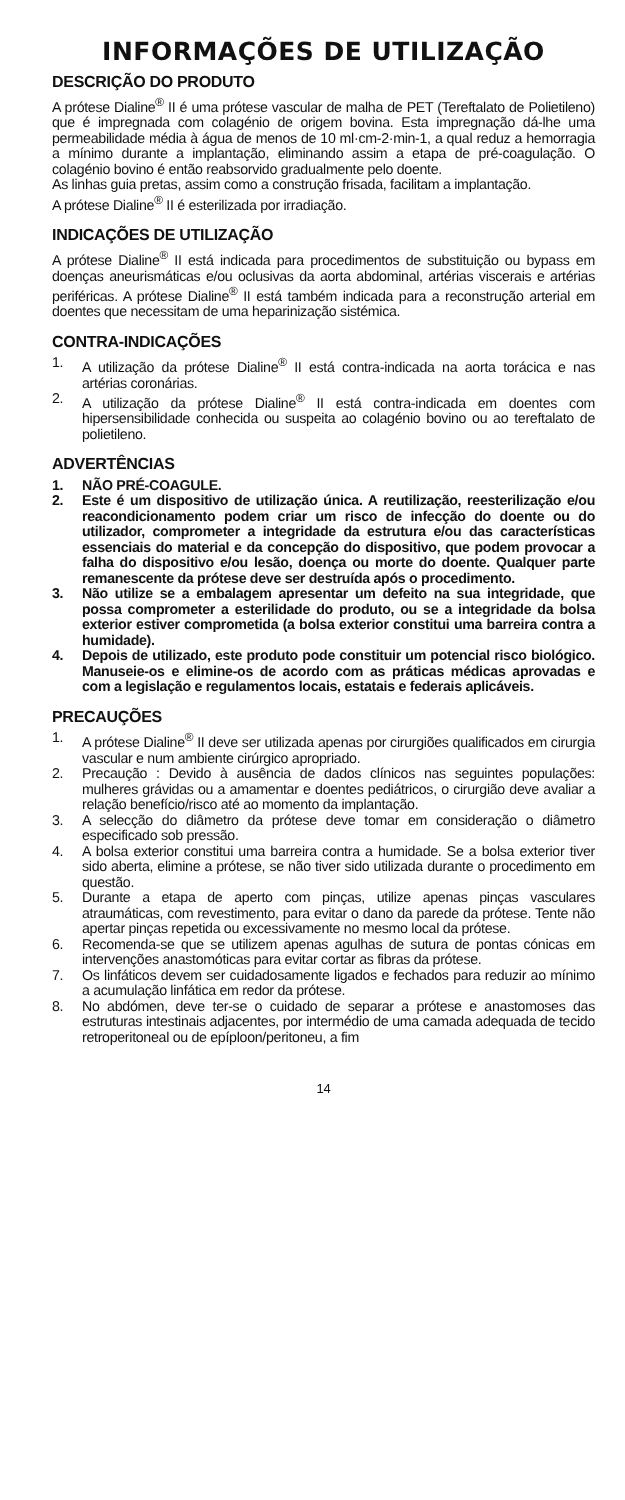INFORMAÇÕES DE UTILIZAÇÃO
DESCRIÇÃO DO PRODUTO
A prótese Dialine<sup>®</sup> II é uma prótese vascular de malha de PET (Tereftalato de Polietileno) que é impregnada com colagénio de origem bovina. Esta impregnação dá-lhe uma permeabilidade média à água de menos de 10 ml·cm-2·min-1, a qual reduz a hemorragia a mínimo durante a implantação, eliminando assim a etapa de pré-coagulação. O colagénio bovino é então reabsorvido gradualmente pelo doente.
As linhas guia pretas, assim como a construção frisada, facilitam a implantação.
A prótese Dialine<sup>®</sup> II é esterilizada por irradiação.
INDICAÇÕES DE UTILIZAÇÃO
A prótese Dialine<sup>®</sup> II está indicada para procedimentos de substituição ou bypass em doenças aneurismáticas e/ou oclusivas da aorta abdominal, artérias viscerais e artérias periféricas. A prótese Dialine<sup>®</sup> II está também indicada para a reconstrução arterial em doentes que necessitam de uma heparinização sistémica.
CONTRA-INDICAÇÕES
1. A utilização da prótese Dialine<sup>®</sup> II está contra-indicada na aorta torácica e nas artérias coronárias.
2. A utilização da prótese Dialine<sup>®</sup> II está contra-indicada em doentes com hipersensibilidade conhecida ou suspeita ao colagénio bovino ou ao tereftalato de polietileno.
ADVERTÊNCIAS
1. NÃO PRÉ-COAGULE.
2. Este é um dispositivo de utilização única. A reutilização, reesterilização e/ou reacondicionamento podem criar um risco de infecção do doente ou do utilizador, comprometer a integridade da estrutura e/ou das características essenciais do material e da concepção do dispositivo, que podem provocar a falha do dispositivo e/ou lesão, doença ou morte do doente. Qualquer parte remanescente da prótese deve ser destruída após o procedimento.
3. Não utilize se a embalagem apresentar um defeito na sua integridade, que possa comprometer a esterilidade do produto, ou se a integridade da bolsa exterior estiver comprometida (a bolsa exterior constitui uma barreira contra a humidade).
4. Depois de utilizado, este produto pode constituir um potencial risco biológico. Manuseie-os e elimine-os de acordo com as práticas médicas aprovadas e com a legislação e regulamentos locais, estatais e federais aplicáveis.
PRECAUÇÕES
1. A prótese Dialine<sup>®</sup> II deve ser utilizada apenas por cirurgiões qualificados em cirurgia vascular e num ambiente cirúrgico apropriado.
2. Precaução : Devido à ausência de dados clínicos nas seguintes populações: mulheres grávidas ou a amamentar e doentes pediátricos, o cirurgião deve avaliar a relação benefício/risco até ao momento da implantação.
3. A selecção do diâmetro da prótese deve tomar em consideração o diâmetro especificado sob pressão.
4. A bolsa exterior constitui uma barreira contra a humidade. Se a bolsa exterior tiver sido aberta, elimine a prótese, se não tiver sido utilizada durante o procedimento em questão.
5. Durante a etapa de aperto com pinças, utilize apenas pinças vasculares atraumáticas, com revestimento, para evitar o dano da parede da prótese. Tente não apertar pinças repetida ou excessivamente no mesmo local da prótese.
6. Recomenda-se que se utilizem apenas agulhas de sutura de pontas cónicas em intervenções anastomóticas para evitar cortar as fibras da prótese.
7. Os linfáticos devem ser cuidadosamente ligados e fechados para reduzir ao mínimo a acumulação linfática em redor da prótese.
8. No abdómen, deve ter-se o cuidado de separar a prótese e anastomoses das estruturas intestinais adjacentes, por intermédio de uma camada adequada de tecido retroperitoneal ou de epíploon/peritoneu, a fim
14